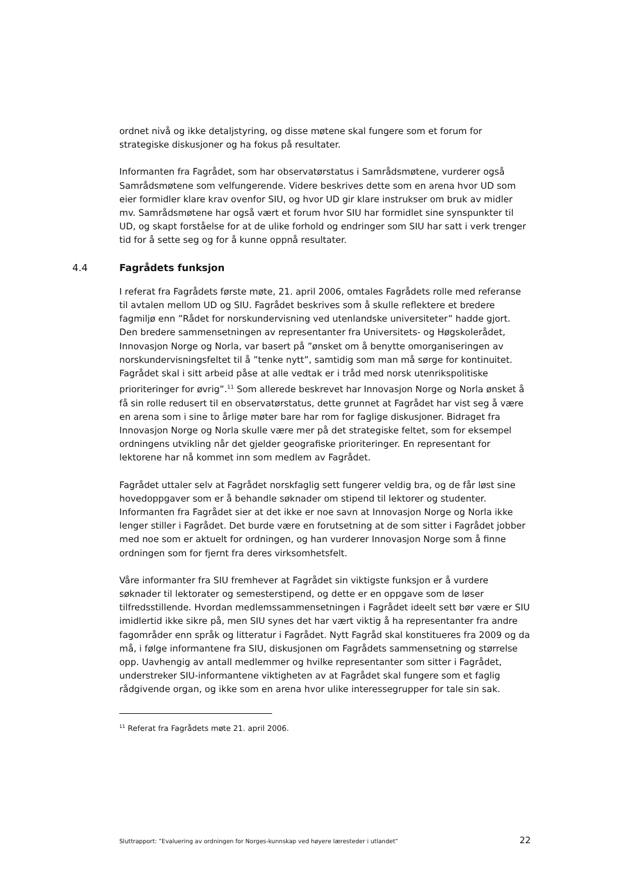ordnet nivå og ikke detaljstyring, og disse møtene skal fungere som et forum for strategiske diskusjoner og ha fokus på resultater.
Informanten fra Fagrådet, som har observatørstatus i Samrådsmøtene, vurderer også Samrådsmøtene som velfungerende. Videre beskrives dette som en arena hvor UD som eier formidler klare krav ovenfor SIU, og hvor UD gir klare instrukser om bruk av midler mv. Samrådsmøtene har også vært et forum hvor SIU har formidlet sine synspunkter til UD, og skapt forståelse for at de ulike forhold og endringer som SIU har satt i verk trenger tid for å sette seg og for å kunne oppnå resultater.
4.4 Fagrådets funksjon
I referat fra Fagrådets første møte, 21. april 2006, omtales Fagrådets rolle med referanse til avtalen mellom UD og SIU. Fagrådet beskrives som å skulle reflektere et bredere fagmiljø enn ”Rådet for norskundervisning ved utenlandske universiteter” hadde gjort. Den bredere sammensetningen av representanter fra Universitets- og Høgskolerådet, Innovasjon Norge og Norla, var basert på ”ønsket om å benytte omorganiseringen av norskundervisningsfeltet til å ”tenke nytt”, samtidig som man må sørge for kontinuitet. Fagrådet skal i sitt arbeid påse at alle vedtak er i tråd med norsk utenrikspolitiske prioriteringer for øvrig”.<sup>11</sup> Som allerede beskrevet har Innovasjon Norge og Norla ønsket å få sin rolle redusert til en observatørstatus, dette grunnet at Fagrådet har vist seg å være en arena som i sine to årlige møter bare har rom for faglige diskusjoner. Bidraget fra Innovasjon Norge og Norla skulle være mer på det strategiske feltet, som for eksempel ordningens utvikling når det gjelder geografiske prioriteringer. En representant for lektorene har nå kommet inn som medlem av Fagrådet.
Fagrådet uttaler selv at Fagrådet norskfaglig sett fungerer veldig bra, og de får løst sine hovedoppgaver som er å behandle søknader om stipend til lektorer og studenter. Informanten fra Fagrådet sier at det ikke er noe savn at Innovasjon Norge og Norla ikke lenger stiller i Fagrådet. Det burde være en forutsetning at de som sitter i Fagrådet jobber med noe som er aktuelt for ordningen, og han vurderer Innovasjon Norge som å finne ordningen som for fjernt fra deres virksomhetsfelt.
Våre informanter fra SIU fremhever at Fagrådet sin viktigste funksjon er å vurdere søknader til lektorater og semesterstipend, og dette er en oppgave som de løser tilfredsstillende. Hvordan medlemssammensetningen i Fagrådet ideelt sett bør være er SIU imidlertid ikke sikre på, men SIU synes det har vært viktig å ha representanter fra andre fagområder enn språk og litteratur i Fagrådet. Nytt Fagråd skal konstitueres fra 2009 og da må, i følge informantene fra SIU, diskusjonen om Fagrådets sammensetning og størrelse opp. Uavhengig av antall medlemmer og hvilke representanter som sitter i Fagrådet, understreker SIU-informantene viktigheten av at Fagrådet skal fungere som et faglig rådgivende organ, og ikke som en arena hvor ulike interessegrupper for tale sin sak.
<sup>11</sup> Referat fra Fagrådets møte 21. april 2006.
Sluttrapport: ”Evaluering av ordningen for Norges-kunnskap ved høyere læresteder i utlandet” 22